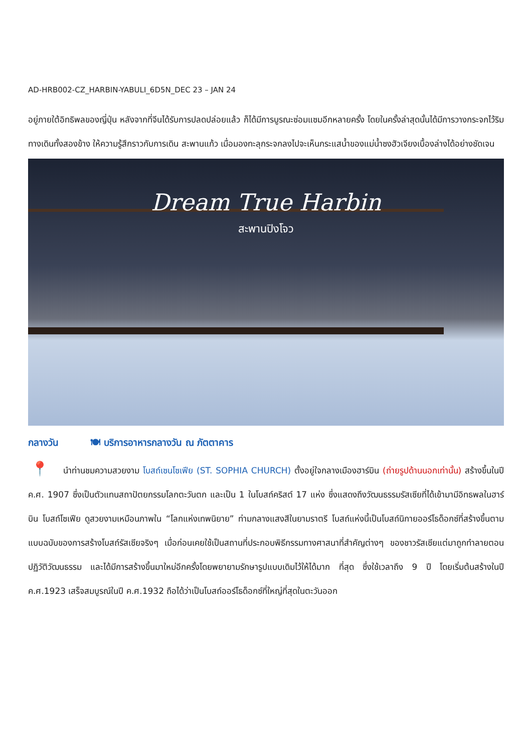AD-HRB002-CZ_HARBIN-YABULI_6D5N_DEC 23 – JAN 24
อยู่ภายใต้อิทธิพลของญี่ปุ่น หลังจากที่จีนได้รับการปลดปล่อยแล้ว ก็ได้มีการบูรณะซ่อมแซมอีกหลายครั้ง โดยในครั้งล่าสุดนั้นได้มีการวางกระจกไว้ริมทางเดินทั้งสองข้าง ให้ความรู้สึกราวกับการเดิน สะพานแก้ว เมื่อมองทะลุกระจกลงไปจะเห็นกระแสน้ำของแม่น้ำซงฮัวเจียงเบื้องล่างได้อย่างชัดเจน
Dream True Harbin
สะพานปิงโจว
กลางวัน 🍽 บริการอาหารกลางวัน ณ ภัตตาคาร
📍 นำท่านชมความสวยงาม โบสถ์เซนโซเฟีย (ST. SOPHIA CHURCH) ตั้งอยู่ใจกลางเมืองฮาร์บิน (ถ่ายรูปด้านนอกเท่านั้น) สร้างขึ้นในปี ค.ศ. 1907 ซึ่งเป็นตัวแทนสถาปัตยกรรมโลกตะวันตก และเป็น 1 ในโบสถ์คริสต์ 17 แห่ง ซึ่งแสดงถึงวัฒนธรรมรัสเซียที่ได้เข้ามามีอิทธพลในฮาร์บิน โบสถ์โซเฟีย ดูสวยงามเหมือนภาพใน “โลกแห่งเทพนิยาย” ท่ามกลางแสงสีในยามราตรี โบสถ์แห่งนี้เป็นโบสถ์นิกายออร์โธด็อกซ์ที่สร้างขึ้นตามแบบฉบับของการสร้างโบสถ์รัสเซียจริงๆ เมื่อก่อนเคยใช้เป็นสถานที่ประกอบพิธีกรรมทางศาสนาที่สำคัญต่างๆ ของชาวรัสเซียแต่มาถูกทำลายตอนปฏิวัติวัฒนธรรม และได้มีการสร้างขึ้นมาใหม่อีกครั้งโดยพยายามรักษารูปแบบเดิมไว้ให้ได้มาก ที่สุด ซึ่งใช้เวลาถึง 9 ปี โดยเริ่มต้นสร้างในปี ค.ศ.1923 เสร็จสมบูรณ์ในปี ค.ศ.1932 ถือได้ว่าเป็นโบสถ์ออร์โธด็อกซ์ที่ใหญ่ที่สุดในตะวันออก